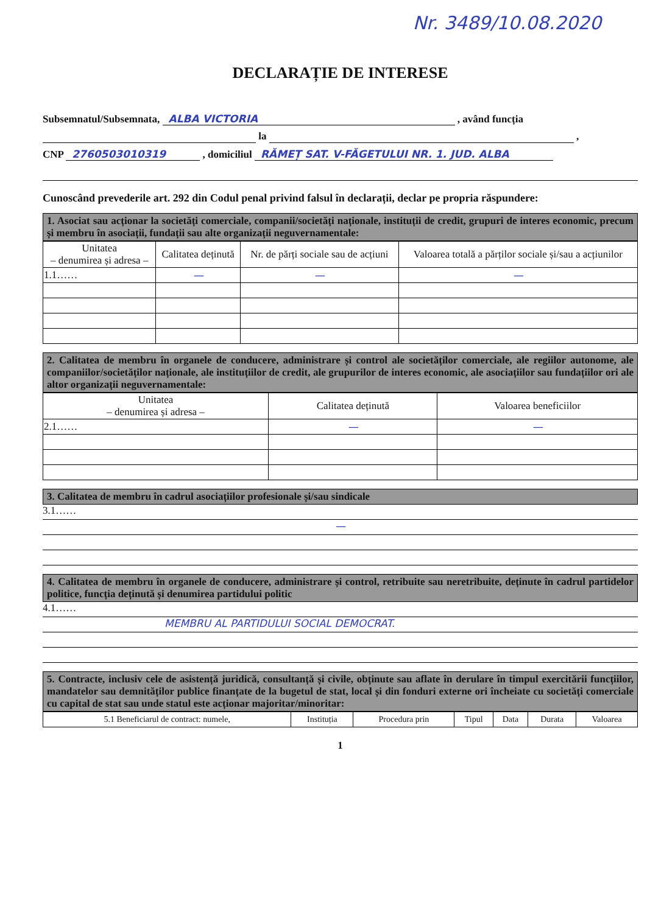Nr. 3489/10.08.2020
DECLARAȚIE DE INTERESE
Subsemnatul/Subsemnata, ALBA VICTORIA , având funcția
la ,
CNP 2760503010319 , domiciliul RĂMEȚ SAT. V-FĂGETULUI NR. 1. JUD. ALBA
Cunoscând prevederile art. 292 din Codul penal privind falsul în declarații, declar pe propria răspundere:
1. Asociat sau acționar la societăți comerciale, companii/societăți naționale, instituții de credit, grupuri de interes economic, precum și membru în asociații, fundații sau alte organizații neguvernamentale:
| Unitatea – denumirea și adresa – | Calitatea deținută | Nr. de părți sociale sau de acțiuni | Valoarea totală a părților sociale și/sau a acțiunilor |
| --- | --- | --- | --- |
| 1.1…… | — | — | — |
2. Calitatea de membru în organele de conducere, administrare și control ale societăților comerciale, ale regiilor autonome, ale companiilor/societăților naționale, ale instituțiilor de credit, ale grupurilor de interes economic, ale asociațiilor sau fundațiilor ori ale altor organizații neguvernamentale:
| Unitatea – denumirea și adresa – | Calitatea deținută | Valoarea beneficiilor |
| --- | --- | --- |
| 2.1…… | — | — |
3. Calitatea de membru în cadrul asociațiilor profesionale și/sau sindicale
3.1……
—
4. Calitatea de membru în organele de conducere, administrare și control, retribuite sau neretribuite, deținute în cadrul partidelor politice, funcția deținută și denumirea partidului politic
4.1……
MEMBRU AL PARTIDULUI SOCIAL DEMOCRAT.
5. Contracte, inclusiv cele de asistență juridică, consultanță și civile, obținute sau aflate în derulare în timpul exercitării funcțiilor, mandatelor sau demnităților publice finanțate de la bugetul de stat, local și din fonduri externe ori încheiate cu societăți comerciale cu capital de stat sau unde statul este acționar majoritar/minoritar:
| 5.1 Beneficiarul de contract: numele, | Instituția | Procedura prin | Tipul | Data | Durata | Valoarea |
| --- | --- | --- | --- | --- | --- | --- |
1